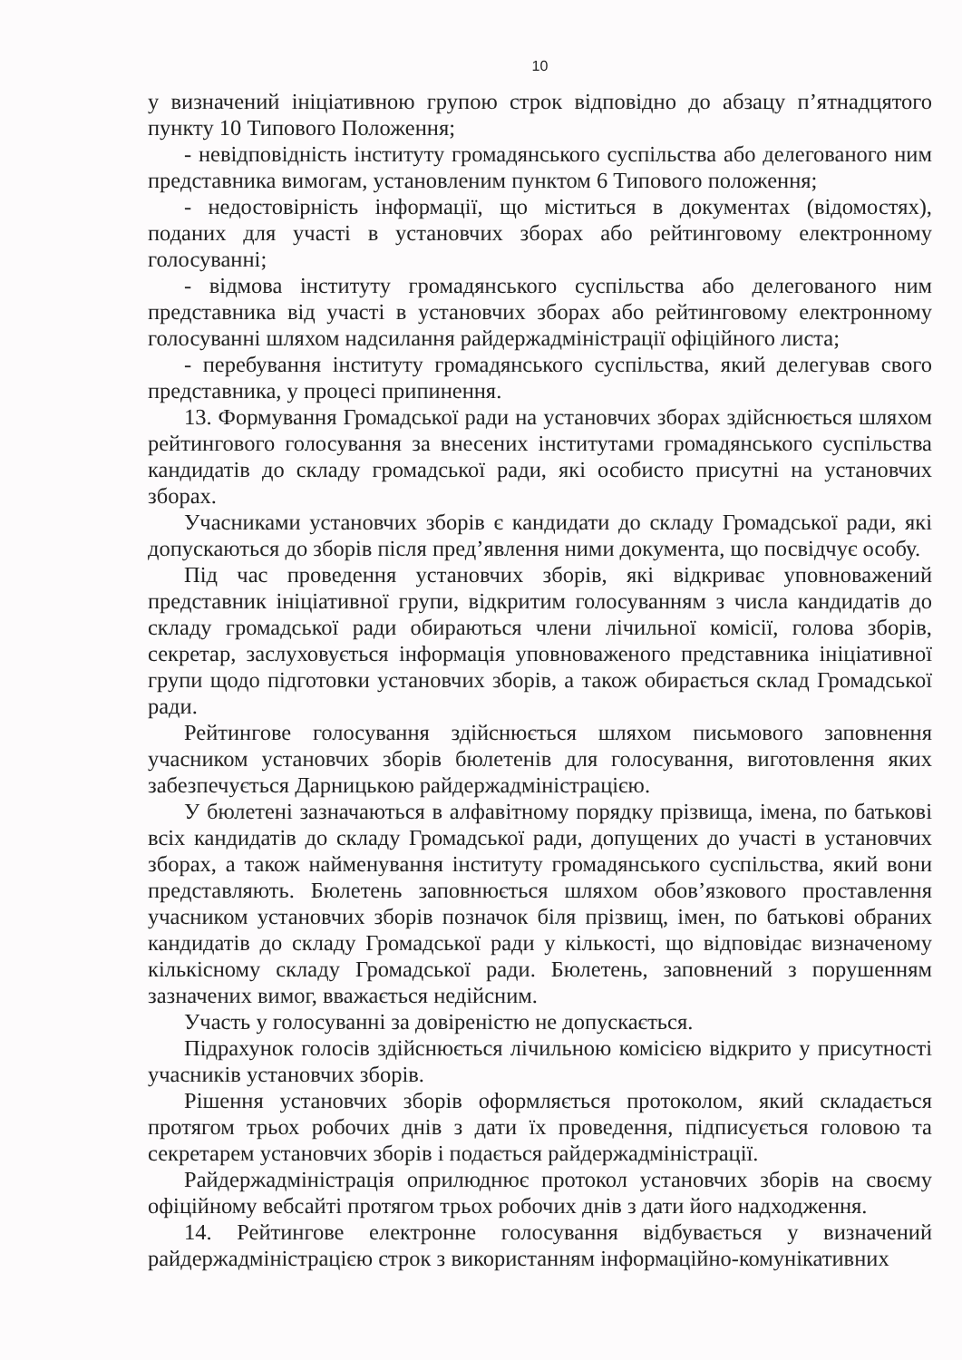10
у визначений ініціативною групою строк відповідно до абзацу п’ятнадцятого пункту 10 Типового Положення;
- невідповідність інституту громадянського суспільства або делегованого ним представника вимогам, установленим пунктом 6 Типового положення;
- недостовірність інформації, що міститься в документах (відомостях), поданих для участі в установчих зборах або рейтинговому електронному голосуванні;
- відмова інституту громадянського суспільства або делегованого ним представника від участі в установчих зборах або рейтинговому електронному голосуванні шляхом надсилання райдержадміністрації офіційного листа;
- перебування інституту громадянського суспільства, який делегував свого представника, у процесі припинення.
13. Формування Громадської ради на установчих зборах здійснюється шляхом рейтингового голосування за внесених інститутами громадянського суспільства кандидатів до складу громадської ради, які особисто присутні на установчих зборах.
Учасниками установчих зборів є кандидати до складу Громадської ради, які допускаються до зборів після пред’явлення ними документа, що посвідчує особу.
Під час проведення установчих зборів, які відкриває уповноважений представник ініціативної групи, відкритим голосуванням з числа кандидатів до складу громадської ради обираються члени лічильної комісії, голова зборів, секретар, заслуховується інформація уповноваженого представника ініціативної групи щодо підготовки установчих зборів, а також обирається склад Громадської ради.
Рейтингове голосування здійснюється шляхом письмового заповнення учасником установчих зборів бюлетенів для голосування, виготовлення яких забезпечується Дарницькою райдержадміністрацією.
У бюлетені зазначаються в алфавітному порядку прізвища, імена, по батькові всіх кандидатів до складу Громадської ради, допущених до участі в установчих зборах, а також найменування інституту громадянського суспільства, який вони представляють. Бюлетень заповнюється шляхом обов’язкового проставлення учасником установчих зборів позначок біля прізвищ, імен, по батькові обраних кандидатів до складу Громадської ради у кількості, що відповідає визначеному кількісному складу Громадської ради. Бюлетень, заповнений з порушенням зазначених вимог, вважається недійсним.
Участь у голосуванні за довіреністю не допускається.
Підрахунок голосів здійснюється лічильною комісією відкрито у присутності учасників установчих зборів.
Рішення установчих зборів оформляється протоколом, який складається протягом трьох робочих днів з дати їх проведення, підписується головою та секретарем установчих зборів і подається райдержадміністрації.
Райдержадміністрація оприлюднює протокол установчих зборів на своєму офіційному вебсайті протягом трьох робочих днів з дати його надходження.
14. Рейтингове електронне голосування відбувається у визначений райдержадміністрацією строк з використанням інформаційно-комунікативних